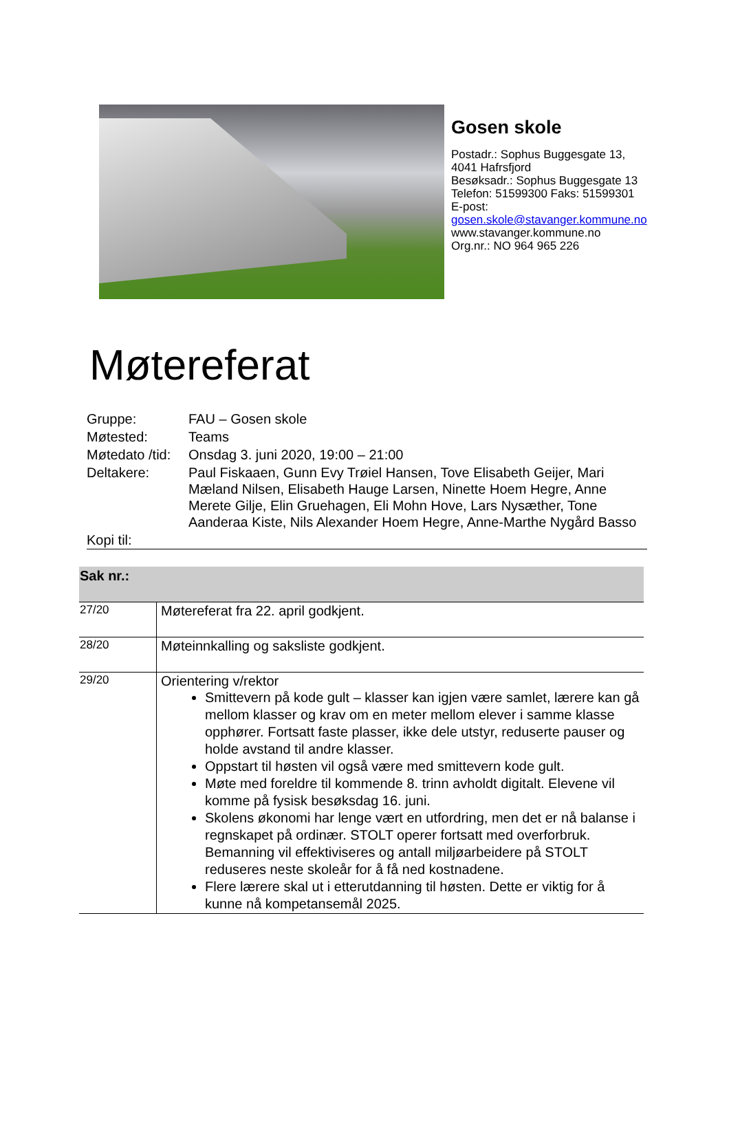Gosen skole
Postadr.: Sophus Buggesgate 13, 4041 Hafrsfjord
Besøksadr.: Sophus Buggesgate 13
Telefon: 51599300 Faks: 51599301
E-post:
gosen.skole@stavanger.kommune.no
www.stavanger.kommune.no
Org.nr.: NO 964 965 226
Møtereferat
| Gruppe: | FAU – Gosen skole |
| Møtested: | Teams |
| Møtedato /tid: | Onsdag 3. juni 2020, 19:00 – 21:00 |
| Deltakere: | Paul Fiskaaen, Gunn Evy Trøiel Hansen, Tove Elisabeth Geijer, Mari Mæland Nilsen, Elisabeth Hauge Larsen, Ninette Hoem Hegre, Anne Merete Gilje, Elin Gruehagen, Eli Mohn Hove, Lars Nysæther, Tone Aanderaa Kiste, Nils Alexander Hoem Hegre, Anne-Marthe Nygård Basso |
| Kopi til: | |
| Sak nr.: | |
| --- | --- |
| 27/20 | Møtereferat fra 22. april godkjent. |
| 28/20 | Møteinnkalling og saksliste godkjent. |
| 29/20 | Orientering v/rektor Smittevern på kode gult – klasser kan igjen være samlet, lærere kan gå mellom klasser og krav om en meter mellom elever i samme klasse opphører. Fortsatt faste plasser, ikke dele utstyr, reduserte pauser og holde avstand til andre klasser. Oppstart til høsten vil også være med smittevern kode gult. Møte med foreldre til kommende 8. trinn avholdt digitalt. Elevene vil komme på fysisk besøksdag 16. juni. Skolens økonomi har lenge vært en utfordring, men det er nå balanse i regnskapet på ordinær. STOLT operer fortsatt med overforbruk. Bemanning vil effektiviseres og antall miljøarbeidere på STOLT reduseres neste skoleår for å få ned kostnadene. Flere lærere skal ut i etterutdanning til høsten. Dette er viktig for å kunne nå kompetansemål 2025. |